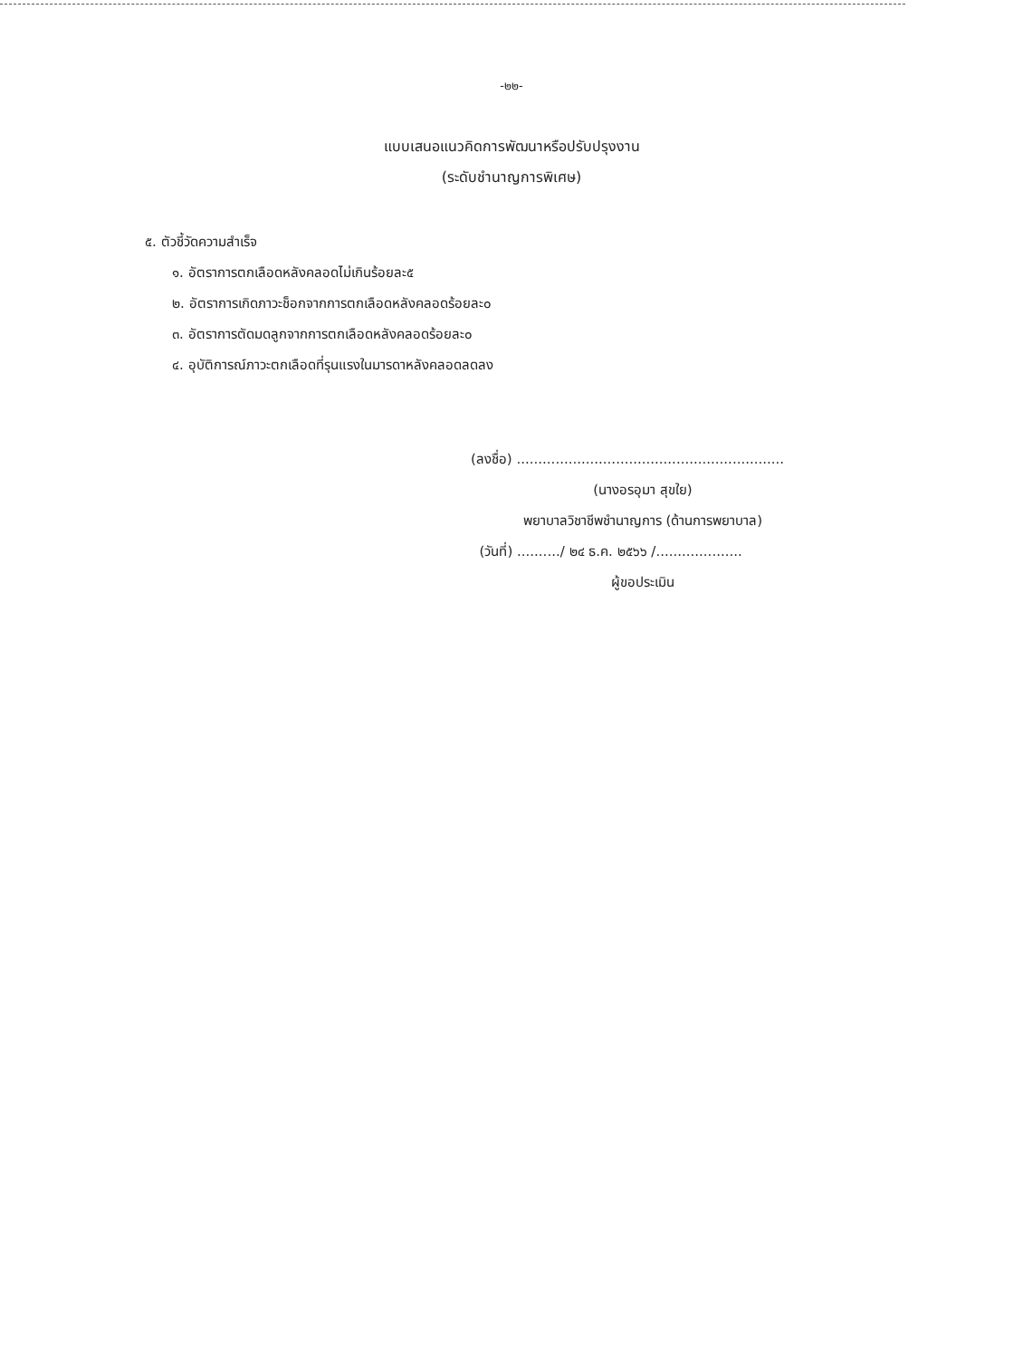-๒๒-
แบบเสนอแนวคิดการพัฒนาหรือปรับปรุงงาน
(ระดับชำนาญการพิเศษ)
๕. ตัวชี้วัดความสำเร็จ
๑. อัตราการตกเลือดหลังคลอดไม่เกินร้อยละ๕
๒. อัตราการเกิดภาวะช็อกจากการตกเลือดหลังคลอดร้อยละ๐
๓. อัตราการตัดมดลูกจากการตกเลือดหลังคลอดร้อยละ๐
๔. อุบัติการณ์ภาวะตกเลือดที่รุนแรงในมารดาหลังคลอดลดลง
(ลงชื่อ) ..............................................................
(นางอรอุมา สุขใย)
พยาบาลวิชาชีพชำนาญการ (ด้านการพยาบาล)
(วันที่) ........../ ๒๔ ธ.ค. ๒๕๖๖ /....................
ผู้ขอประเมิน